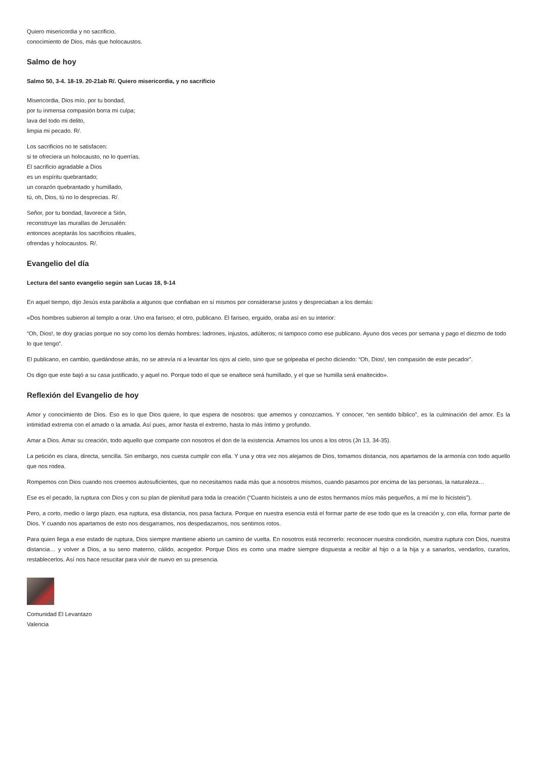Quiero misericordia y no sacrificio,
conocimiento de Dios, más que holocaustos.
Salmo de hoy
Salmo 50, 3-4. 18-19. 20-21ab R/. Quiero misericordia, y no sacrificio
Misericordia, Dios mío, por tu bondad,
por tu inmensa compasión borra mi culpa;
lava del todo mi delito,
limpia mi pecado. R/.
Los sacrificios no te satisfacen:
si te ofreciera un holocausto, no lo querrías.
El sacrificio agradable a Dios
es un espíritu quebrantado;
un corazón quebrantado y humillado,
tú, oh, Dios, tú no lo desprecias. R/.
Señor, por tu bondad, favorece a Sión,
reconstruye las murallas de Jerusalén:
entonces aceptarás los sacrificios rituales,
ofrendas y holocaustos. R/.
Evangelio del día
Lectura del santo evangelio según san Lucas 18, 9-14
En aquel tiempo, dijo Jesús esta parábola a algunos que confiaban en sí mismos por considerarse justos y despreciaban a los demás:
«Dos hombres subieron al templo a orar. Uno era fariseo; el otro, publicano. El fariseo, erguido, oraba así en su interior:
“Oh, Dios!, te doy gracias porque no soy como los demás hombres: ladrones, injustos, adúlteros; ni tampoco como ese publicano. Ayuno dos veces por semana y pago el diezmo de todo lo que tengo”.
El publicano, en cambio, quedándose atrás, no se atrevía ni a levantar los ojos al cielo, sino que se golpeaba el pecho diciendo: “Oh, Dios!, ten compasión de este pecador”.
Os digo que este bajó a su casa justificado, y aquel no. Porque todo el que se enaltece será humillado, y el que se humilla será enaltecido».
Reflexión del Evangelio de hoy
Amor y conocimiento de Dios. Eso es lo que Dios quiere, lo que espera de nosotros: que amemos y conozcamos. Y conocer, “en sentido bíblico”, es la culminación del amor. Es la intimidad extrema con el amado o la amada. Así pues, amor hasta el extremo, hasta lo más íntimo y profundo.
Amar a Dios. Amar su creación, todo aquello que comparte con nosotros el don de la existencia. Amarnos los unos a los otros (Jn 13, 34-35).
La petición es clara, directa, sencilla. Sin embargo, nos cuesta cumplir con ella. Y una y otra vez nos alejamos de Dios, tomamos distancia, nos apartamos de la armonía con todo aquello que nos rodea.
Rompemos con Dios cuando nos creemos autosuficientes, que no necesitamos nada más que a nosotros mismos, cuando pasamos por encima de las personas, la naturaleza…
Ese es el pecado, la ruptura con Dios y con su plan de plenitud para toda la creación (“Cuanto hicisteis a uno de estos hermanos míos más pequeños, a mí me lo hicisteis”).
Pero, a corto, medio o largo plazo, esa ruptura, esa distancia, nos pasa factura. Porque en nuestra esencia está el formar parte de ese todo que es la creación y, con ella, formar parte de Dios. Y cuando nos apartamos de esto nos desgarramos, nos despedazamos, nos sentimos rotos.
Para quien llega a ese estado de ruptura, Dios siempre mantiene abierto un camino de vuelta. En nosotros está recorrerlo: reconocer nuestra condición, nuestra ruptura con Dios, nuestra distancia… y volver a Dios, a su seno materno, cálido, acogedor. Porque Dios es como una madre siempre dispuesta a recibir al hijo o a la hija y a sanarlos, vendarlos, curarlos, restablecerlos. Así nos hace resucitar para vivir de nuevo en su presencia.
Comunidad El Levantazo
Valencia